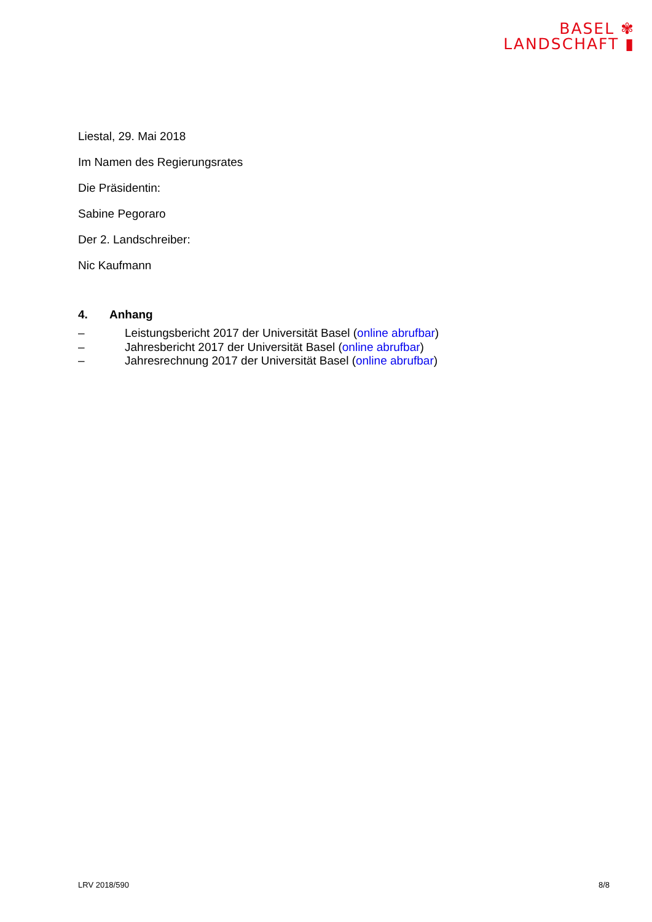BASEL ✾
LANDSCHAFT ▮
Liestal, 29. Mai 2018
Im Namen des Regierungsrates
Die Präsidentin:
Sabine Pegoraro
Der 2. Landschreiber:
Nic Kaufmann
4. Anhang
– Leistungsbericht 2017 der Universität Basel (online abrufbar)
– Jahresbericht 2017 der Universität Basel (online abrufbar)
– Jahresrechnung 2017 der Universität Basel (online abrufbar)
LRV 2018/590 8/8